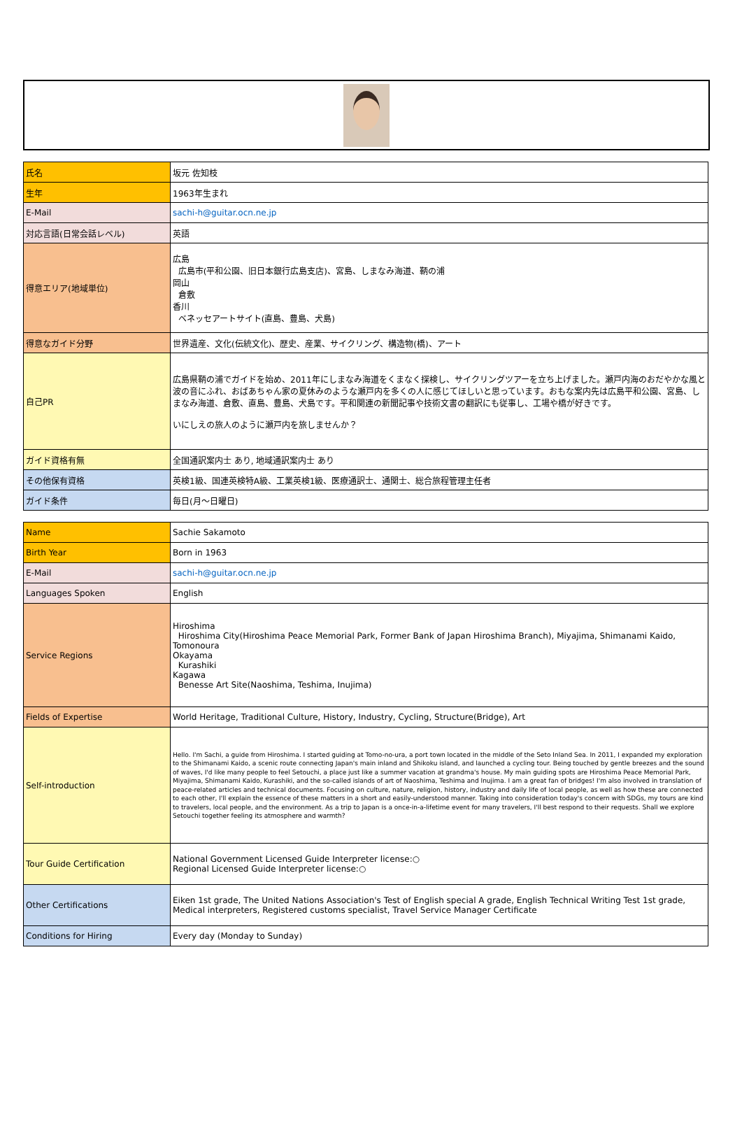| 氏名 | 坂元 佐知枝 |
| 生年 | 1963年生まれ |
| E-Mail | sachi-h@guitar.ocn.ne.jp |
| 対応言語(日常会話レベル) | 英語 |
| 得意エリア(地域単位) | 広島 広島市(平和公園、旧日本銀行広島支店)、宮島、しまなみ海道、鞆の浦 岡山 倉敷 香川 ベネッセアートサイト(直島、豊島、犬島) |
| 得意なガイド分野 | 世界遺産、文化(伝統文化)、歴史、産業、サイクリング、構造物(橋)、アート |
| 自己PR | 広島県鞆の浦でガイドを始め、2011年にしまなみ海道をくまなく探検し、サイクリングツアーを立ち上げました。瀬戸内海のおだやかな風と波の音にふれ、おばあちゃん家の夏休みのような瀬戸内を多くの人に感じてほしいと思っています。おもな案内先は広島平和公園、宮島、しまなみ海道、倉敷、直島、豊島、犬島です。平和関連の新聞記事や技術文書の翻訳にも従事し、工場や橋が好きです。 いにしえの旅人のように瀬戸内を旅しませんか？ |
| ガイド資格有無 | 全国通訳案内士 あり, 地域通訳案内士 あり |
| その他保有資格 | 英検1級、国連英検特A級、工業英検1級、医療通訳士、通関士、総合旅程管理主任者 |
| ガイド条件 | 毎日(月～日曜日) |
| Name | Sachie Sakamoto |
| Birth Year | Born in 1963 |
| E-Mail | sachi-h@guitar.ocn.ne.jp |
| Languages Spoken | English |
| Service Regions | Hiroshima Hiroshima City(Hiroshima Peace Memorial Park, Former Bank of Japan Hiroshima Branch), Miyajima, Shimanami Kaido, Tomonoura Okayama Kurashiki Kagawa Benesse Art Site(Naoshima, Teshima, Inujima) |
| Fields of Expertise | World Heritage, Traditional Culture, History, Industry, Cycling, Structure(Bridge), Art |
| Self-introduction | Hello. I'm Sachi, a guide from Hiroshima. I started guiding at Tomo-no-ura, a port town located in the middle of the Seto Inland Sea. In 2011, I expanded my exploration to the Shimanami Kaido, a scenic route connecting Japan's main inland and Shikoku island, and launched a cycling tour. Being touched by gentle breezes and the sound of waves, I'd like many people to feel Setouchi, a place just like a summer vacation at grandma's house. My main guiding spots are Hiroshima Peace Memorial Park, Miyajima, Shimanami Kaido, Kurashiki, and the so-called islands of art of Naoshima, Teshima and Inujima. I am a great fan of bridges! I'm also involved in translation of peace-related articles and technical documents. Focusing on culture, nature, religion, history, industry and daily life of local people, as well as how these are connected to each other, I'll explain the essence of these matters in a short and easily-understood manner. Taking into consideration today's concern with SDGs, my tours are kind to travelers, local people, and the environment. As a trip to Japan is a once-in-a-lifetime event for many travelers, I'll best respond to their requests. Shall we explore Setouchi together feeling its atmosphere and warmth? |
| Tour Guide Certification | National Government Licensed Guide Interpreter license:○ Regional Licensed Guide Interpreter license:○ |
| Other Certifications | Eiken 1st grade, The United Nations Association's Test of English special A grade, English Technical Writing Test 1st grade, Medical interpreters, Registered customs specialist, Travel Service Manager Certificate |
| Conditions for Hiring | Every day (Monday to Sunday) |